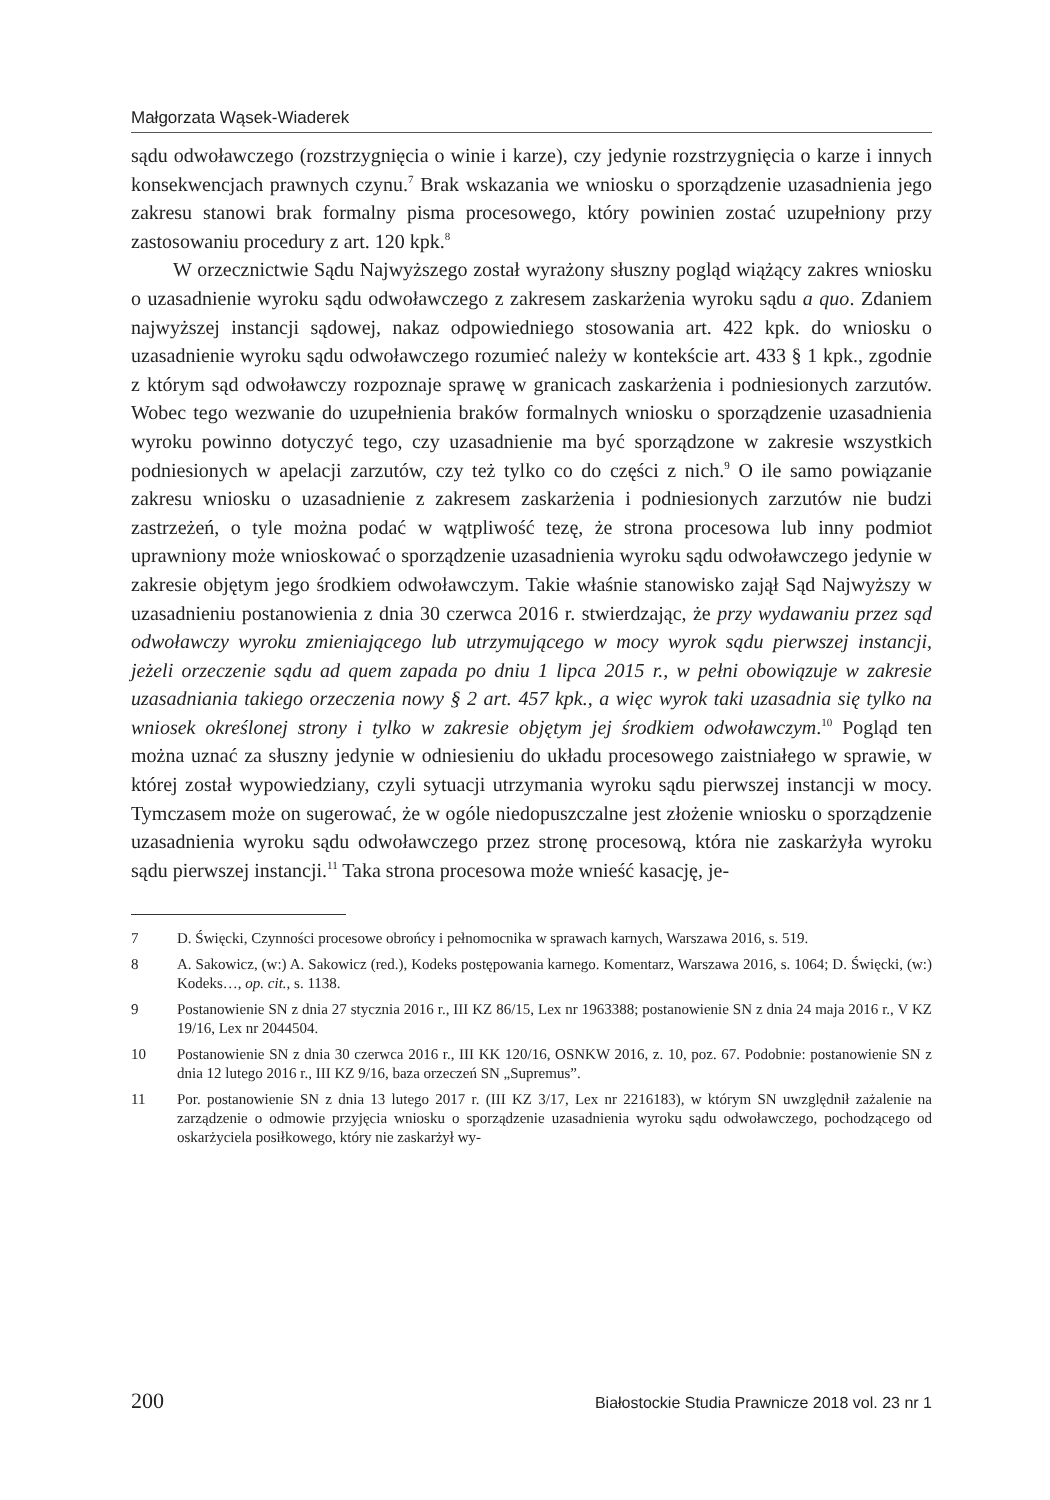Małgorzata Wąsek-Wiaderek
sądu odwoławczego (rozstrzygnięcia o winie i karze), czy jedynie rozstrzygnięcia o karze i innych konsekwencjach prawnych czynu.<sup>7</sup> Brak wskazania we wniosku o sporządzenie uzasadnienia jego zakresu stanowi brak formalny pisma procesowego, który powinien zostać uzupełniony przy zastosowaniu procedury z art. 120 kpk.<sup>8</sup>
W orzecznictwie Sądu Najwyższego został wyrażony słuszny pogląd wiążący zakres wniosku o uzasadnienie wyroku sądu odwoławczego z zakresem zaskarżenia wyroku sądu a quo. Zdaniem najwyższej instancji sądowej, nakaz odpowiedniego stosowania art. 422 kpk. do wniosku o uzasadnienie wyroku sądu odwoławczego rozumieć należy w kontekście art. 433 § 1 kpk., zgodnie z którym sąd odwoławczy rozpoznaje sprawę w granicach zaskarżenia i podniesionych zarzutów. Wobec tego wezwanie do uzupełnienia braków formalnych wniosku o sporządzenie uzasadnienia wyroku powinno dotyczyć tego, czy uzasadnienie ma być sporządzone w zakresie wszystkich podniesionych w apelacji zarzutów, czy też tylko co do części z nich.<sup>9</sup> O ile samo powiązanie zakresu wniosku o uzasadnienie z zakresem zaskarżenia i podniesionych zarzutów nie budzi zastrzeżeń, o tyle można podać w wątpliwość tezę, że strona procesowa lub inny podmiot uprawniony może wnioskować o sporządzenie uzasadnienia wyroku sądu odwoławczego jedynie w zakresie objętym jego środkiem odwoławczym. Takie właśnie stanowisko zajął Sąd Najwyższy w uzasadnieniu postanowienia z dnia 30 czerwca 2016 r. stwierdzając, że przy wydawaniu przez sąd odwoławczy wyroku zmieniającego lub utrzymującego w mocy wyrok sądu pierwszej instancji, jeżeli orzeczenie sądu ad quem zapada po dniu 1 lipca 2015 r., w pełni obowiązuje w zakresie uzasadniania takiego orzeczenia nowy § 2 art. 457 kpk., a więc wyrok taki uzasadnia się tylko na wniosek określonej strony i tylko w zakresie objętym jej środkiem odwoławczym.<sup>10</sup> Pogląd ten można uznać za słuszny jedynie w odniesieniu do układu procesowego zaistniałego w sprawie, w której został wypowiedziany, czyli sytuacji utrzymania wyroku sądu pierwszej instancji w mocy. Tymczasem może on sugerować, że w ogóle niedopuszczalne jest złożenie wniosku o sporządzenie uzasadnienia wyroku sądu odwoławczego przez stronę procesową, która nie zaskarżyła wyroku sądu pierwszej instancji.<sup>11</sup> Taka strona procesowa może wnieść kasację, je-
7 D. Święcki, Czynności procesowe obrońcy i pełnomocnika w sprawach karnych, Warszawa 2016, s. 519.
8 A. Sakowicz, (w:) A. Sakowicz (red.), Kodeks postępowania karnego. Komentarz, Warszawa 2016, s. 1064; D. Święcki, (w:) Kodeks…, op. cit., s. 1138.
9 Postanowienie SN z dnia 27 stycznia 2016 r., III KZ 86/15, Lex nr 1963388; postanowienie SN z dnia 24 maja 2016 r., V KZ 19/16, Lex nr 2044504.
10 Postanowienie SN z dnia 30 czerwca 2016 r., III KK 120/16, OSNKW 2016, z. 10, poz. 67. Podobnie: postanowienie SN z dnia 12 lutego 2016 r., III KZ 9/16, baza orzeczeń SN „Supremus”.
11 Por. postanowienie SN z dnia 13 lutego 2017 r. (III KZ 3/17, Lex nr 2216183), w którym SN uwzględnił zażalenie na zarządzenie o odmowie przyjęcia wniosku o sporządzenie uzasadnienia wyroku sądu odwoławczego, pochodzącego od oskarżyciela posiłkowego, który nie zaskarżył wy-
200 Białostockie Studia Prawnicze 2018 vol. 23 nr 1